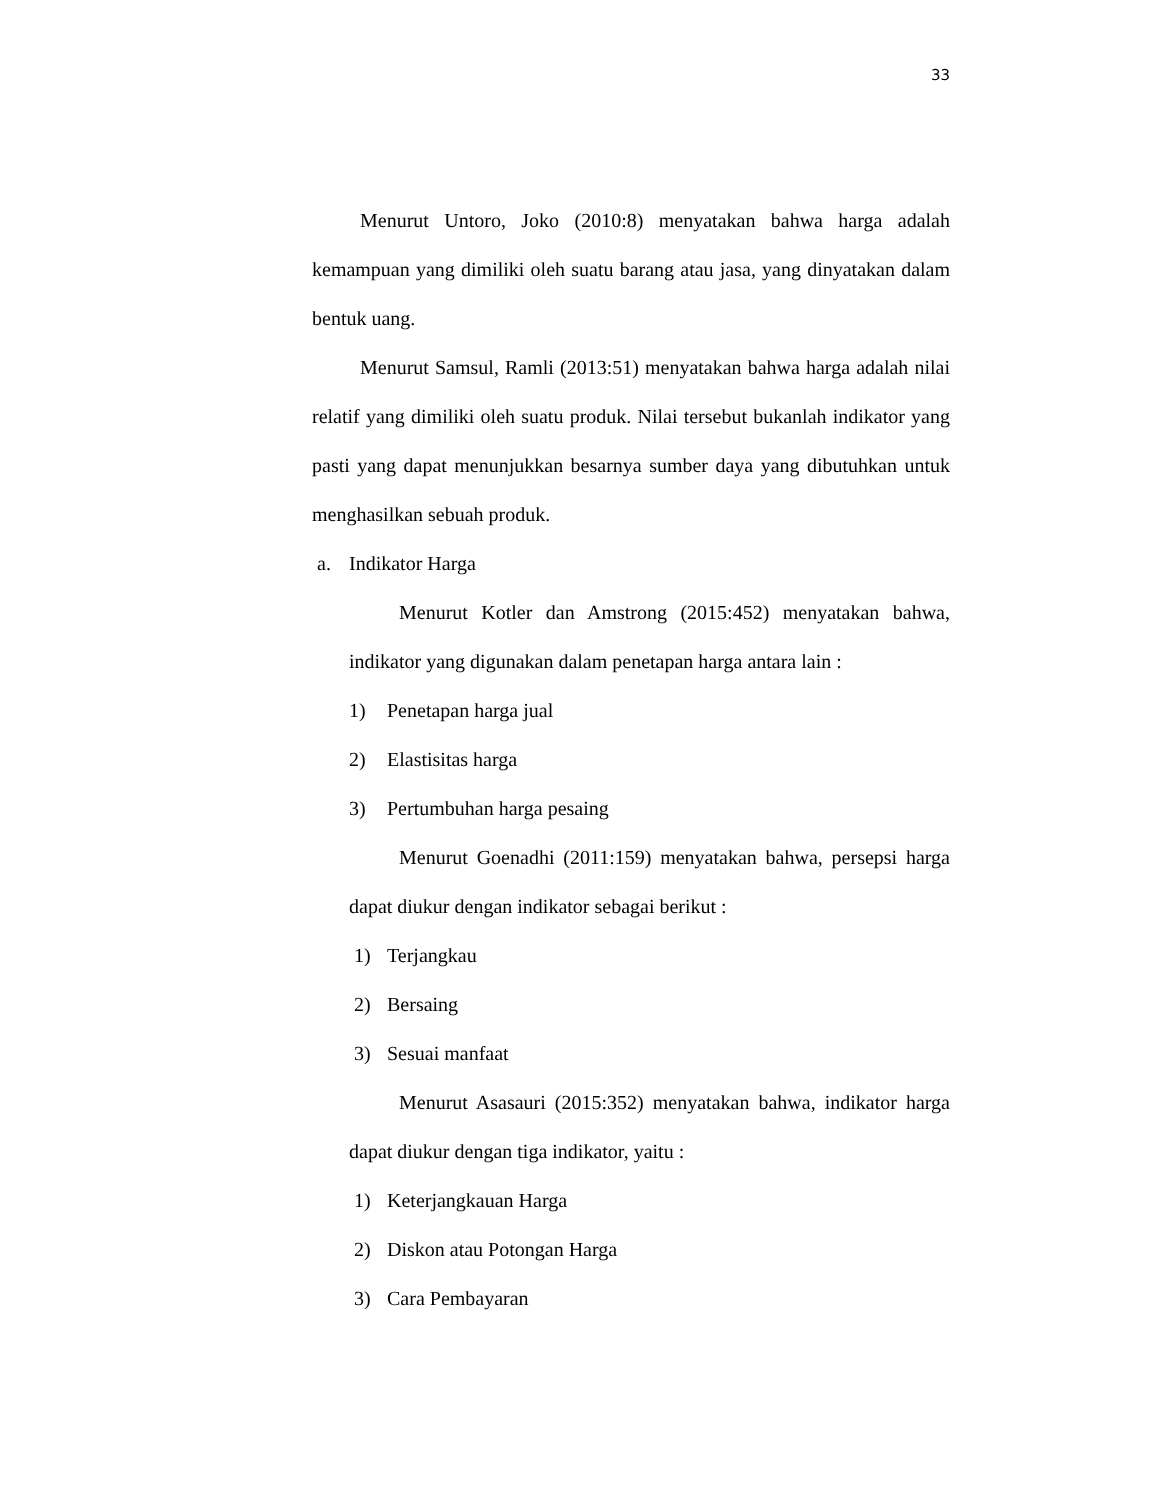33
Menurut Untoro, Joko (2010:8) menyatakan bahwa harga adalah kemampuan yang dimiliki oleh suatu barang atau jasa, yang dinyatakan dalam bentuk uang.
Menurut Samsul, Ramli (2013:51) menyatakan bahwa harga adalah nilai relatif yang dimiliki oleh suatu produk. Nilai tersebut bukanlah indikator yang pasti yang dapat menunjukkan besarnya sumber daya yang dibutuhkan untuk menghasilkan sebuah produk.
a. Indikator Harga
Menurut Kotler dan Amstrong (2015:452) menyatakan bahwa, indikator yang digunakan dalam penetapan harga antara lain :
1) Penetapan harga jual
2) Elastisitas harga
3) Pertumbuhan harga pesaing
Menurut Goenadhi (2011:159) menyatakan bahwa, persepsi harga dapat diukur dengan indikator sebagai berikut :
1) Terjangkau
2) Bersaing
3) Sesuai manfaat
Menurut Asasauri (2015:352) menyatakan bahwa, indikator harga dapat diukur dengan tiga indikator, yaitu :
1) Keterjangkauan Harga
2) Diskon atau Potongan Harga
3) Cara Pembayaran